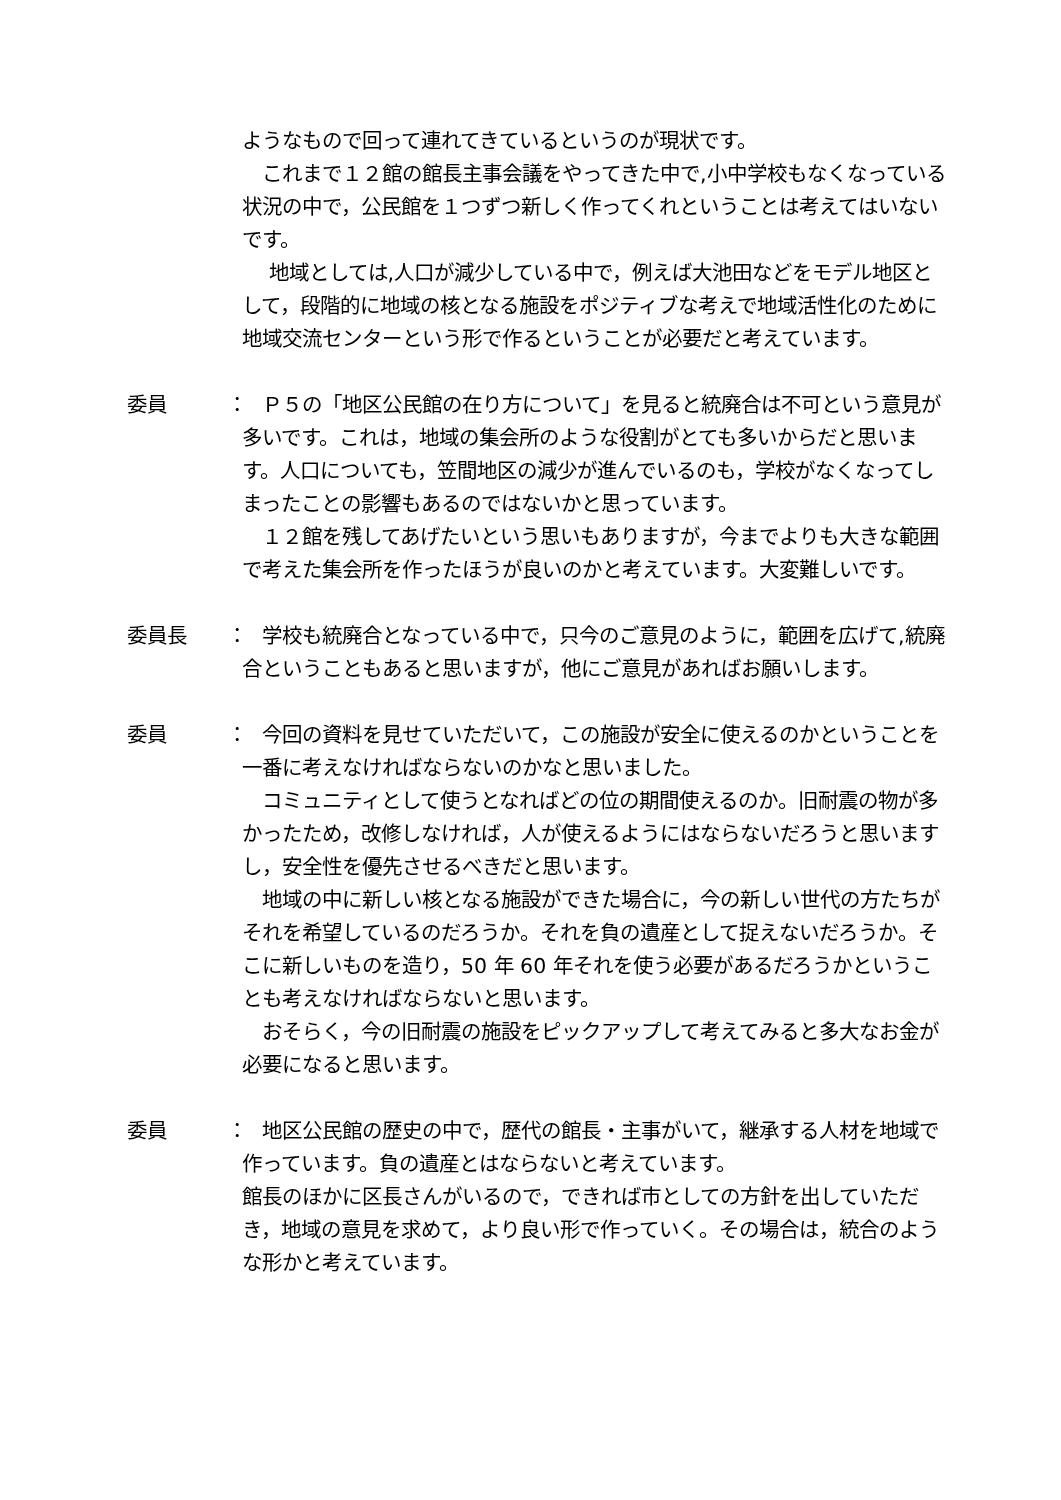ようなもので回って連れてきているというのが現状です。
　これまで１２館の館長主事会議をやってきた中で,小中学校もなくなっている状況の中で，公民館を１つずつ新しく作ってくれということは考えてはいないです。
　 地域としては,人口が減少している中で，例えば大池田などをモデル地区として，段階的に地域の核となる施設をポジティブな考えで地域活性化のために地域交流センターという形で作るということが必要だと考えています。
委員 ：
　Ｐ５の「地区公民館の在り方について」を見ると統廃合は不可という意見が多いです。これは，地域の集会所のような役割がとても多いからだと思います。人口についても，笠間地区の減少が進んでいるのも，学校がなくなってしまったことの影響もあるのではないかと思っています。
　１２館を残してあげたいという思いもありますが，今までよりも大きな範囲で考えた集会所を作ったほうが良いのかと考えています。大変難しいです。
委員長 ：
　学校も統廃合となっている中で，只今のご意見のように，範囲を広げて,統廃合ということもあると思いますが，他にご意見があればお願いします。
委員 ：
　今回の資料を見せていただいて，この施設が安全に使えるのかということを一番に考えなければならないのかなと思いました。
　コミュニティとして使うとなればどの位の期間使えるのか。旧耐震の物が多かったため，改修しなければ，人が使えるようにはならないだろうと思いますし，安全性を優先させるべきだと思います。
　地域の中に新しい核となる施設ができた場合に，今の新しい世代の方たちがそれを希望しているのだろうか。それを負の遺産として捉えないだろうか。そこに新しいものを造り，50 年 60 年それを使う必要があるだろうかということも考えなければならないと思います。
　おそらく，今の旧耐震の施設をピックアップして考えてみると多大なお金が必要になると思います。
委員 ：
　地区公民館の歴史の中で，歴代の館長・主事がいて，継承する人材を地域で作っています。負の遺産とはならないと考えています。
館長のほかに区長さんがいるので，できれば市としての方針を出していただき，地域の意見を求めて，より良い形で作っていく。その場合は，統合のような形かと考えています。